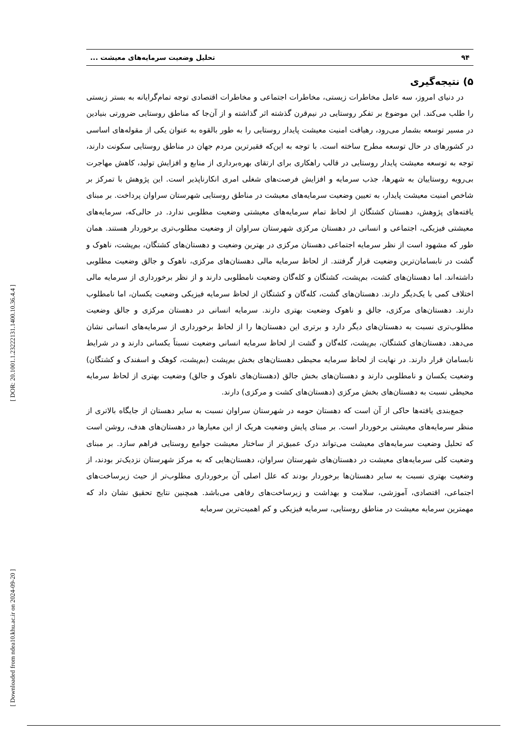۹۴ تحلیل وضعیت سرمایه‌های معیشت ...
۵) نتیجه‌گیری
در دنیای امروز، سه عامل مخاطرات زیستی، مخاطرات اجتماعی و مخاطرات اقتصادی توجه تمام‌گرایانه به بستر زیستی را طلب می‌کند. این موضوع بر تفکر روستایی در نیم‌قرن گذشته اثر گذاشته و از آن‌جا که مناطق روستایی ضرورتی بنیادین در مسیر توسعه بشمار می‌رود، رهیافت امنیت معیشت پایدار روستایی را به طور بالقوه به عنوان یکی از مقوله‌های اساسی در کشورهای در حال توسعه مطرح ساخته است. با توجه به این‌که فقیرترین مردم جهان در مناطق روستایی سکونت دارند، توجه به توسعه معیشت پایدار روستایی در قالب راهکاری برای ارتقای بهره‌برداری از منابع و افزایش تولید، کاهش مهاجرت بی‌رویه روستاییان به شهرها، جذب سرمایه و افزایش فرصت‌های شغلی امری انکارناپذیر است. این پژوهش با تمرکز بر شاخص امنیت معیشت پایدار، به تعیین وضعیت سرمایه‌های معیشت در مناطق روستایی شهرستان سراوان پرداخت. بر مبنای یافته‌های پژوهش، دهستان کشتگان از لحاظ تمام سرمایه‌های معیشتی وضعیت مطلوبی ندارد. در حالی‌که، سرمایه‌های معیشتی فیزیکی، اجتماعی و انسانی در دهستان مرکزی شهرستان سراوان از وضعیت مطلوب‌تری برخوردار هستند. همان طور که مشهود است از نظر سرمایه اجتماعی دهستان مرکزی در بهترین وضعیت و دهستان‌های کشتگان، بم‌پشت، ناهوک و گشت در نابسامان‌ترین وضعیت قرار گرفتند. از لحاظ سرمایه مالی دهستان‌های مرکزی، ناهوک و جالق وضعیت مطلوبی داشته‌اند. اما دهستان‌های کشت، بم‌پشت، کشتگان و کله‌گان وضعیت نامطلوبی دارند و از نظر برخورداری از سرمایه مالی اختلاف کمی با یک‌دیگر دارند. دهستان‌های گشت، کله‌گان و کشتگان از لحاظ سرمایه فیزیکی وضعیت یکسان، اما نامطلوب دارند. دهستان‌های مرکزی، جالق و ناهوک وضعیت بهتری دارند. سرمایه انسانی در دهستان مرکزی و جالق وضعیت مطلوب‌تری نسبت به دهستان‌های دیگر دارد و برتری این دهستان‌ها را از لحاظ برخورداری از سرمایه‌های انسانی نشان می‌دهد. دهستان‌های کشتگان، بم‌پشت، کله‌گان و گشت از لحاظ سرمایه انسانی وضعیت نسبتاً یکسانی دارند و در شرایط نابسامان قرار دارند. در نهایت از لحاظ سرمایه محیطی دهستان‌های بخش بم‌پشت (بم‌پشت، کوهک و اسفندک و کشتگان) وضعیت یکسان و نامطلوبی دارند و دهستان‌های بخش جالق (دهستان‌های ناهوک و جالق) وضعیت بهتری از لحاظ سرمایه محیطی نسبت به دهستان‌های بخش مرکزی (دهستان‌های کشت و مرکزی) دارند.
جمع‌بندی یافته‌ها حاکی از آن است که دهستان حومه در شهرستان سراوان نسبت به سایر دهستان از جایگاه بالاتری از منظر سرمایه‌های معیشتی برخوردار است. بر مبنای پایش وضعیت هریک از این معیارها در دهستان‌های هدف، روشن است که تحلیل وضعیت سرمایه‌های معیشت می‌تواند درک عمیق‌تر از ساختار معیشت جوامع روستایی فراهم سازد. بر مبنای وضعیت کلی سرمایه‌های معیشت در دهستان‌های شهرستان سراوان، دهستان‌هایی که به مرکز شهرستان نزدیک‌تر بودند، از وضعیت بهتری نسبت به سایر دهستان‌ها برخوردار بودند که علل اصلی آن برخورداری مطلوب‌تر از حیث زیرساخت‌های اجتماعی، اقتصادی، آموزشی، سلامت و بهداشت و زیرساخت‌های رفاهی می‌باشد. همچنین نتایج تحقیق نشان داد که مهمترین سرمایه معیشت در مناطق روستایی، سرمایه فیزیکی و کم اهمیت‌ترین سرمایه
[ DOR: 20.1001.1.23222131.1400.10.36.4.4 ]
[ Downloaded from ndea10.khu.ac.ir on 2024-09-20 ]